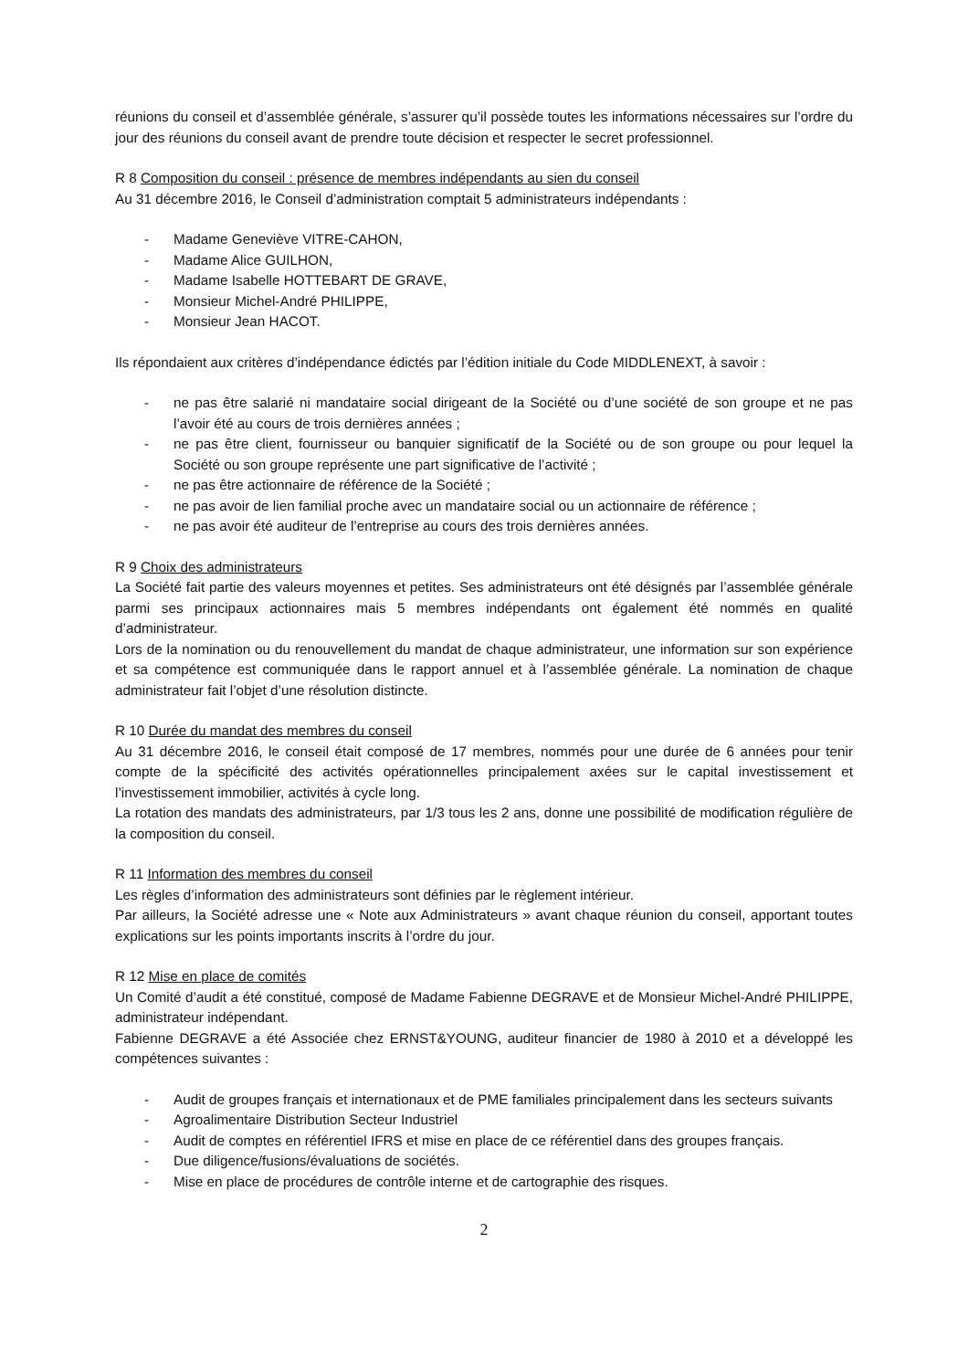réunions du conseil et d’assemblée générale, s’assurer qu’il possède toutes les informations nécessaires sur l’ordre du jour des réunions du conseil avant de prendre toute décision et respecter le secret professionnel.
R 8 Composition du conseil : présence de membres indépendants au sien du conseil
Au 31 décembre 2016, le Conseil d’administration comptait 5 administrateurs indépendants :
- Madame Geneviève VITRE-CAHON,
- Madame Alice GUILHON,
- Madame Isabelle HOTTEBART DE GRAVE,
- Monsieur Michel-André PHILIPPE,
- Monsieur Jean HACOT.
Ils répondaient aux critères d’indépendance édictés par l’édition initiale du Code MIDDLENEXT, à savoir :
- ne pas être salarié ni mandataire social dirigeant de la Société ou d’une société de son groupe et ne pas l’avoir été au cours de trois dernières années ;
- ne pas être client, fournisseur ou banquier significatif de la Société ou de son groupe ou pour lequel la Société ou son groupe représente une part significative de l’activité ;
- ne pas être actionnaire de référence de la Société ;
- ne pas avoir de lien familial proche avec un mandataire social ou un actionnaire de référence ;
- ne pas avoir été auditeur de l’entreprise au cours des trois dernières années.
R 9 Choix des administrateurs
La Société fait partie des valeurs moyennes et petites. Ses administrateurs ont été désignés par l’assemblée générale parmi ses principaux actionnaires mais 5 membres indépendants ont également été nommés en qualité d’administrateur.
Lors de la nomination ou du renouvellement du mandat de chaque administrateur, une information sur son expérience et sa compétence est communiquée dans le rapport annuel et à l’assemblée générale. La nomination de chaque administrateur fait l’objet d’une résolution distincte.
R 10 Durée du mandat des membres du conseil
Au 31 décembre 2016, le conseil était composé de 17 membres, nommés pour une durée de 6 années pour tenir compte de la spécificité des activités opérationnelles principalement axées sur le capital investissement et l’investissement immobilier, activités à cycle long.
La rotation des mandats des administrateurs, par 1/3 tous les 2 ans, donne une possibilité de modification régulière de la composition du conseil.
R 11 Information des membres du conseil
Les règles d’information des administrateurs sont définies par le règlement intérieur.
Par ailleurs, la Société adresse une « Note aux Administrateurs » avant chaque réunion du conseil, apportant toutes explications sur les points importants inscrits à l’ordre du jour.
R 12 Mise en place de comités
Un Comité d’audit a été constitué, composé de Madame Fabienne DEGRAVE et de Monsieur Michel-André PHILIPPE, administrateur indépendant.
Fabienne DEGRAVE a été Associée chez ERNST&YOUNG, auditeur financier de 1980 à 2010 et a développé les compétences suivantes :
- Audit de groupes français et internationaux et de PME familiales principalement dans les secteurs suivants
- Agroalimentaire Distribution Secteur Industriel
- Audit de comptes en référentiel IFRS et mise en place de ce référentiel dans des groupes français.
- Due diligence/fusions/évaluations de sociétés.
- Mise en place de procédures de contrôle interne et de cartographie des risques.
2